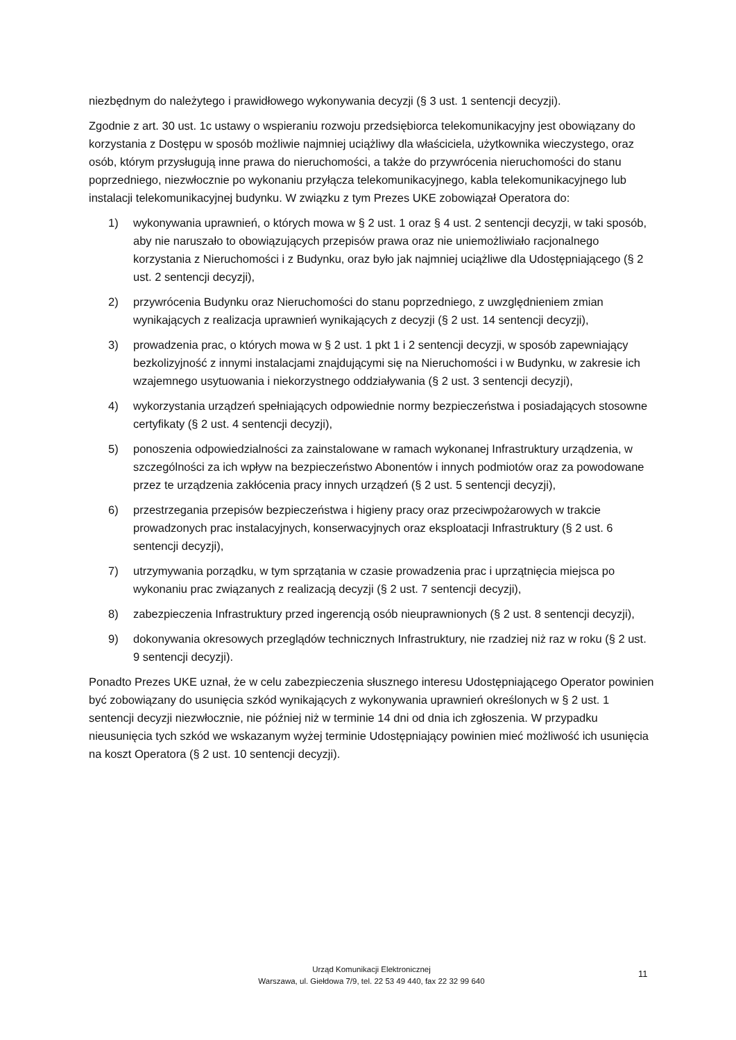niezbędnym do należytego i prawidłowego wykonywania decyzji (§ 3 ust. 1 sentencji decyzji).
Zgodnie z art. 30 ust. 1c ustawy o wspieraniu rozwoju przedsiębiorca telekomunikacyjny jest obowiązany do korzystania z Dostępu w sposób możliwie najmniej uciążliwy dla właściciela, użytkownika wieczystego, oraz osób, którym przysługują inne prawa do nieruchomości, a także do przywrócenia nieruchomości do stanu poprzedniego, niezwłocznie po wykonaniu przyłącza telekomunikacyjnego, kabla telekomunikacyjnego lub instalacji telekomunikacyjnej budynku. W związku z tym Prezes UKE zobowiązał Operatora do:
1) wykonywania uprawnień, o których mowa w § 2 ust. 1 oraz § 4 ust. 2 sentencji decyzji, w taki sposób, aby nie naruszało to obowiązujących przepisów prawa oraz nie uniemożliwiało racjonalnego korzystania z Nieruchomości i z Budynku, oraz było jak najmniej uciążliwe dla Udostępniającego (§ 2 ust. 2 sentencji decyzji),
2) przywrócenia Budynku oraz Nieruchomości do stanu poprzedniego, z uwzględnieniem zmian wynikających z realizacja uprawnień wynikających z decyzji (§ 2 ust. 14 sentencji decyzji),
3) prowadzenia prac, o których mowa w § 2 ust. 1 pkt 1 i 2 sentencji decyzji, w sposób zapewniający bezkolizyjność z innymi instalacjami znajdującymi się na Nieruchomości i w Budynku, w zakresie ich wzajemnego usytuowania i niekorzystnego oddziaływania (§ 2 ust. 3 sentencji decyzji),
4) wykorzystania urządzeń spełniających odpowiednie normy bezpieczeństwa i posiadających stosowne certyfikaty (§ 2 ust. 4 sentencji decyzji),
5) ponoszenia odpowiedzialności za zainstalowane w ramach wykonanej Infrastruktury urządzenia, w szczególności za ich wpływ na bezpieczeństwo Abonentów i innych podmiotów oraz za powodowane przez te urządzenia zakłócenia pracy innych urządzeń (§ 2 ust. 5 sentencji decyzji),
6) przestrzegania przepisów bezpieczeństwa i higieny pracy oraz przeciwpożarowych w trakcie prowadzonych prac instalacyjnych, konserwacyjnych oraz eksploatacji Infrastruktury (§ 2 ust. 6 sentencji decyzji),
7) utrzymywania porządku, w tym sprzątania w czasie prowadzenia prac i uprzątnięcia miejsca po wykonaniu prac związanych z realizacją decyzji (§ 2 ust. 7 sentencji decyzji),
8) zabezpieczenia Infrastruktury przed ingerencją osób nieuprawnionych (§ 2 ust. 8 sentencji decyzji),
9) dokonywania okresowych przeglądów technicznych Infrastruktury, nie rzadziej niż raz w roku (§ 2 ust. 9 sentencji decyzji).
Ponadto Prezes UKE uznał, że w celu zabezpieczenia słusznego interesu Udostępniającego Operator powinien być zobowiązany do usunięcia szkód wynikających z wykonywania uprawnień określonych w § 2 ust. 1 sentencji decyzji niezwłocznie, nie później niż w terminie 14 dni od dnia ich zgłoszenia. W przypadku nieusunięcia tych szkód we wskazanym wyżej terminie Udostępniający powinien mieć możliwość ich usunięcia na koszt Operatora (§ 2 ust. 10 sentencji decyzji).
Urząd Komunikacji Elektronicznej
Warszawa, ul. Giełdowa 7/9, tel. 22 53 49 440, fax 22 32 99 640
11